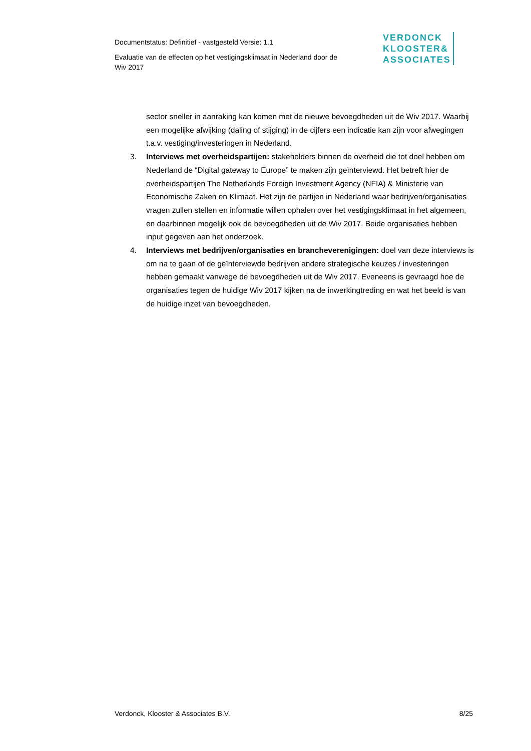Documentstatus: Definitief - vastgesteld Versie: 1.1
Evaluatie van de effecten op het vestigingsklimaat in Nederland door de Wiv 2017
VERDONCK
KLOOSTER&
ASSOCIATES
sector sneller in aanraking kan komen met de nieuwe bevoegdheden uit de Wiv 2017. Waarbij een mogelijke afwijking (daling of stijging) in de cijfers een indicatie kan zijn voor afwegingen t.a.v. vestiging/investeringen in Nederland.
3. Interviews met overheidspartijen: stakeholders binnen de overheid die tot doel hebben om Nederland de “Digital gateway to Europe” te maken zijn geïnterviewd. Het betreft hier de overheidspartijen The Netherlands Foreign Investment Agency (NFIA) & Ministerie van Economische Zaken en Klimaat. Het zijn de partijen in Nederland waar bedrijven/organisaties vragen zullen stellen en informatie willen ophalen over het vestigingsklimaat in het algemeen, en daarbinnen mogelijk ook de bevoegdheden uit de Wiv 2017. Beide organisaties hebben input gegeven aan het onderzoek.
4. Interviews met bedrijven/organisaties en brancheverenigingen: doel van deze interviews is om na te gaan of de geïnterviewde bedrijven andere strategische keuzes / investeringen hebben gemaakt vanwege de bevoegdheden uit de Wiv 2017. Eveneens is gevraagd hoe de organisaties tegen de huidige Wiv 2017 kijken na de inwerkingtreding en wat het beeld is van de huidige inzet van bevoegdheden.
Verdonck, Klooster & Associates B.V. 8/25